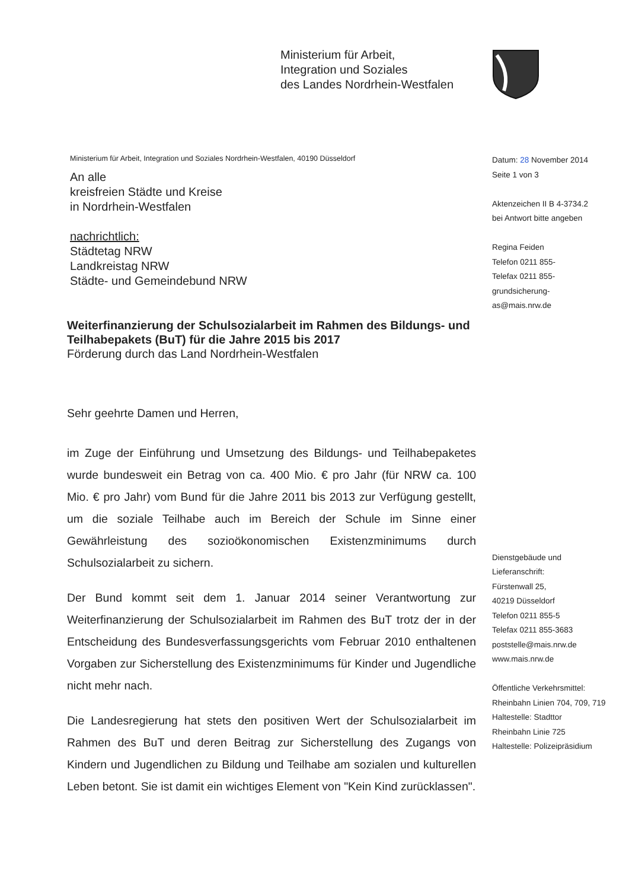Ministerium für Arbeit,
Integration und Soziales
des Landes Nordrhein-Westfalen
Ministerium für Arbeit, Integration und Soziales Nordrhein-Westfalen, 40190 Düsseldorf
An alle
kreisfreien Städte und Kreise
in Nordrhein-Westfalen
nachrichtlich:
Städtetag NRW
Landkreistag NRW
Städte- und Gemeindebund NRW
Weiterfinanzierung der Schulsozialarbeit im Rahmen des Bildungs- und Teilhabepakets (BuT) für die Jahre 2015 bis 2017
Förderung durch das Land Nordrhein-Westfalen
Sehr geehrte Damen und Herren,
im Zuge der Einführung und Umsetzung des Bildungs- und Teilhabepaketes wurde bundesweit ein Betrag von ca. 400 Mio. € pro Jahr (für NRW ca. 100 Mio. € pro Jahr) vom Bund für die Jahre 2011 bis 2013 zur Verfügung gestellt, um die soziale Teilhabe auch im Bereich der Schule im Sinne einer Gewährleistung des sozioökonomischen Existenzminimums durch Schulsozialarbeit zu sichern.
Der Bund kommt seit dem 1. Januar 2014 seiner Verantwortung zur Weiterfinanzierung der Schulsozialarbeit im Rahmen des BuT trotz der in der Entscheidung des Bundesverfassungsgerichts vom Februar 2010 enthaltenen Vorgaben zur Sicherstellung des Existenzminimums für Kinder und Jugendliche nicht mehr nach.
Die Landesregierung hat stets den positiven Wert der Schulsozialarbeit im Rahmen des BuT und deren Beitrag zur Sicherstellung des Zugangs von Kindern und Jugendlichen zu Bildung und Teilhabe am sozialen und kulturellen Leben betont. Sie ist damit ein wichtiges Element von "Kein Kind zurücklassen".
Datum: 28 November 2014
Seite 1 von 3
Aktenzeichen II B 4-3734.2
bei Antwort bitte angeben
Regina Feiden
Telefon 0211 855-
Telefax 0211 855-
grundsicherung-
as@mais.nrw.de
Dienstgebäude und
Lieferanschrift:
Fürstenwall 25,
40219 Düsseldorf
Telefon 0211 855-5
Telefax 0211 855-3683
poststelle@mais.nrw.de
www.mais.nrw.de
Öffentliche Verkehrsmittel:
Rheinbahn Linien 704, 709, 719
Haltestelle: Stadttor
Rheinbahn Linie 725
Haltestelle: Polizeipräsidium